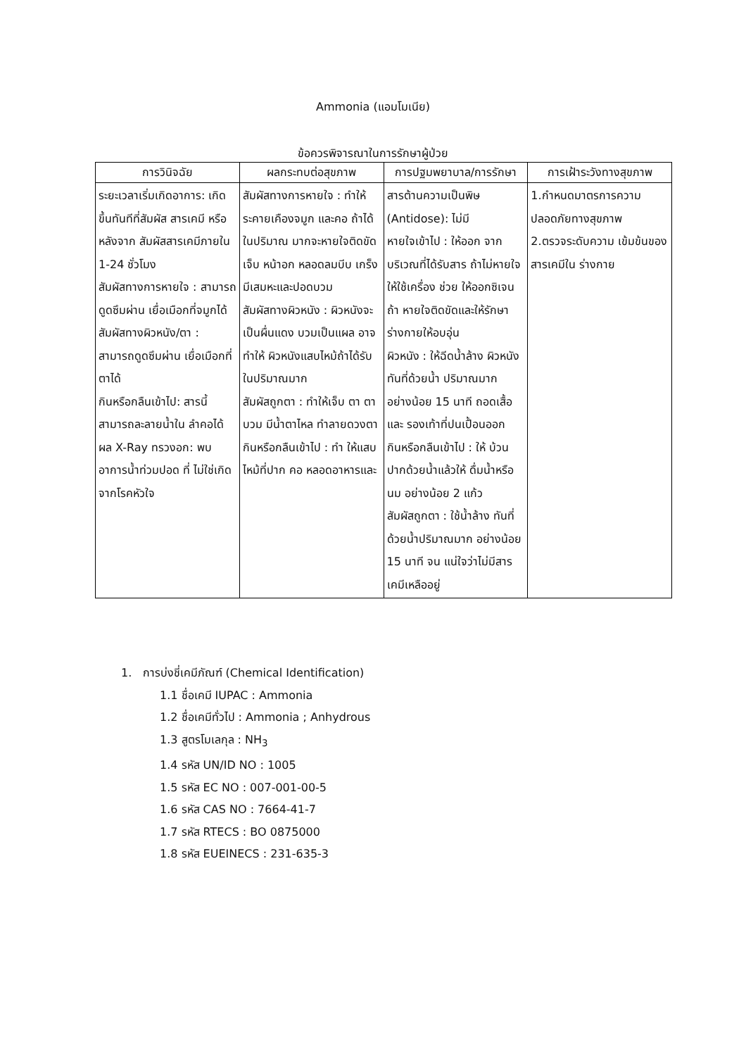Ammonia (แอมโมเนีย)
ข้อควรพิจารณาในการรักษาผู้ป่วย
| การวินิจฉัย | ผลกระทบต่อสุขภาพ | การปฐมพยาบาล/การรักษา | การเฝ้าระวังทางสุขภาพ |
| --- | --- | --- | --- |
| ระยะเวลาเริ่มเกิดอาการ: เกิดขึ้นทันทีที่สัมผัส สารเคมี หรือหลังจาก สัมผัสสารเคมีภายใน 1-24 ชั่วโมง สัมผัสทางการหายใจ : สามารถดูดซึมผ่าน เยื่อเมือกที่จมูกได้ สัมผัสทางผิวหนัง/ตา : สามารถดูดซึมผ่าน เยื่อเมือกที่ตาได้ กินหรือกลืนเข้าไป: สารนี้ สามารถละลายน้ำใน ลำคอได้ ผล X-Ray ทรวงอก: พบ อาการน้ำท่วมปอด ที่ ไม่ใช่เกิดจากโรคหัวใจ | สัมผัสทางการหายใจ : ทำให้ระคายเคืองจมูก และคอ ถ้าได้ในปริมาณ มากจะหายใจติดขัด เจ็บ หน้าอก หลอดลมบีบ เกร็ง มีเสมหะและปอดบวม สัมผัสทางผิวหนัง : ผิวหนังจะเป็นผื่นแดง บวมเป็นแผล อาจทำให้ ผิวหนังแสบไหม้ถ้าได้รับ ในปริมาณมาก สัมผัสถูกตา : ทำให้เจ็บ ตา ตาบวม มีน้ำตาไหล ทำลายดวงตา กินหรือกลืนเข้าไป : ทำ ให้แสบ ไหม้ที่ปาก คอ หลอดอาหารและ | สารต้านความเป็นพิษ (Antidose): ไม่มี หายใจเข้าไป : ให้ออก จากบริเวณที่ได้รับสาร ถ้าไม่หายใจให้ใช้เครื่อง ช่วย ให้ออกซิเจนถ้า หายใจติดขัดและให้รักษา ร่างกายให้อบอุ่น ผิวหนัง : ให้ฉีดน้ำล้าง ผิวหนังทันที่ด้วยน้ำ ปริมาณมาก อย่างน้อย 15 นาที ถอดเสื้อ และ รองเท้าที่ปนเปื้อนออก กินหรือกลืนเข้าไป : ให้ บ้วนปากด้วยน้ำแล้วให้ ดื่มน้ำหรือนม อย่างน้อย 2 แก้ว สัมผัสถูกตา : ใช้น้ำล้าง ทันที่ด้วยน้ำปริมาณมาก อย่างน้อย 15 นาที จน แน่ใจว่าไม่มีสารเคมีเหลืออยู่ | 1.กำหนดมาตรการความ ปลอดภัยทางสุขภาพ 2.ตรวจระดับความ เข้มข้นของสารเคมีใน ร่างกาย |
1. การบ่งชี่เคมีภัณฑ์ (Chemical Identification)
1.1 ชื่อเคมี IUPAC : Ammonia
1.2 ชื่อเคมีทั่วไป : Ammonia ; Anhydrous
1.3 สูตรโมเลกุล : NH<sub>3</sub>
1.4 รหัส UN/ID NO : 1005
1.5 รหัส EC NO : 007-001-00-5
1.6 รหัส CAS NO : 7664-41-7
1.7 รหัส RTECS : BO 0875000
1.8 รหัส EUEINECS : 231-635-3